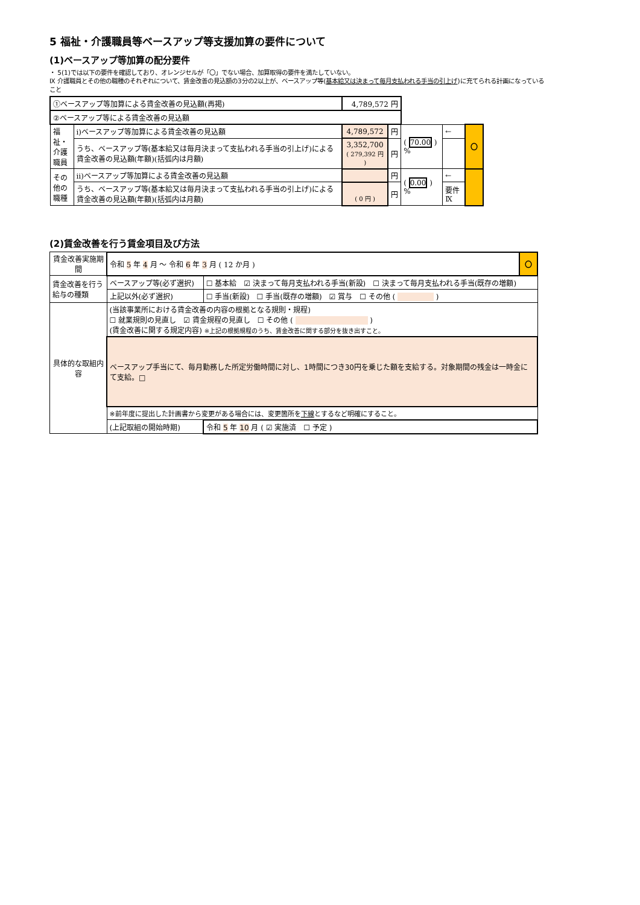5 福祉・介護職員等ベースアップ等支援加算の要件について
(1)ベースアップ等加算の配分要件
・ 5(1)では以下の要件を確認しており、オレンジセルが「〇」でない場合、加算取得の要件を満たしていない。
Ⅸ 介護職員とその他の職種のそれぞれについて、賃金改善の見込額の3分の2以上が、ベースアップ等(基本給又は決まって毎月支払われる手当の引上げ)に充てられる計画になっていること
| ①ベースアップ等加算による賃金改善の見込額(再掲) | | 4,789,572 円 | | | | |
| ②ベースアップ等による賃金改善の見込額 | | | | | | |
| 福祉・介護職員 | ⅰ)ベースアップ等加算による賃金改善の見込額 | 4,789,572 | 円 | ( 70.00 ) % | ← | 〇 |
| | うち、ベースアップ等(基本給又は毎月決まって支払われる手当の引上げ)による賃金改善の見込額(年額)(括弧内は月額) | 3,352,700 ( 279,392 円 ) | 円 | | | |
| その他の職種 | ⅱ)ベースアップ等加算による賃金改善の見込額 | | 円 | ( 0.00 ) % | ← | |
| | うち、ベースアップ等(基本給又は毎月決まって支払われる手当の引上げ)による賃金改善の見込額(年額)(括弧内は月額) | ( 0 円 ) | 円 | | 要件Ⅸ | |
(2)賃金改善を行う賃金項目及び方法
| 賃金改善実施期間 | 令和 5 年 4 月 ～ 令和 6 年 3 月 ( 12 か月 ) | | | 〇 |
| 賃金改善を行う給与の種類 | ベースアップ等(必ず選択) | ☐ 基本給 ☑ 決まって毎月支払われる手当(新設) ☐ 決まって毎月支払われる手当(既存の増額) | | |
| | 上記以外(必ず選択) | ☐ 手当(新設) ☐ 手当(既存の増額) ☑ 賞与 ☐ その他 ( ) | | |
| 具体的な取組内容 | (当該事業所における賃金改善の内容の根拠となる規則・規程) ☐ 就業規則の見直し ☑ 賃金規程の見直し ☐ その他 ( ) (賃金改善に関する規定内容) ※上記の根拠規程のうち、賃金改善に関する部分を抜き出すこと。 | | | |
| | ベースアップ手当にて、毎月勤務した所定労働時間に対し、1時間につき30円を乗じた額を支給する。対象期間の残金は一時金にて支給。□ | | | |
| | ※前年度に提出した計画書から変更がある場合には、変更箇所を 下線 とするなど明確にすること。 | | | |
| | (上記取組の開始時期) | | 令和 5 年 10 月 ( ☑ 実施済 ☐ 予定 ) | |